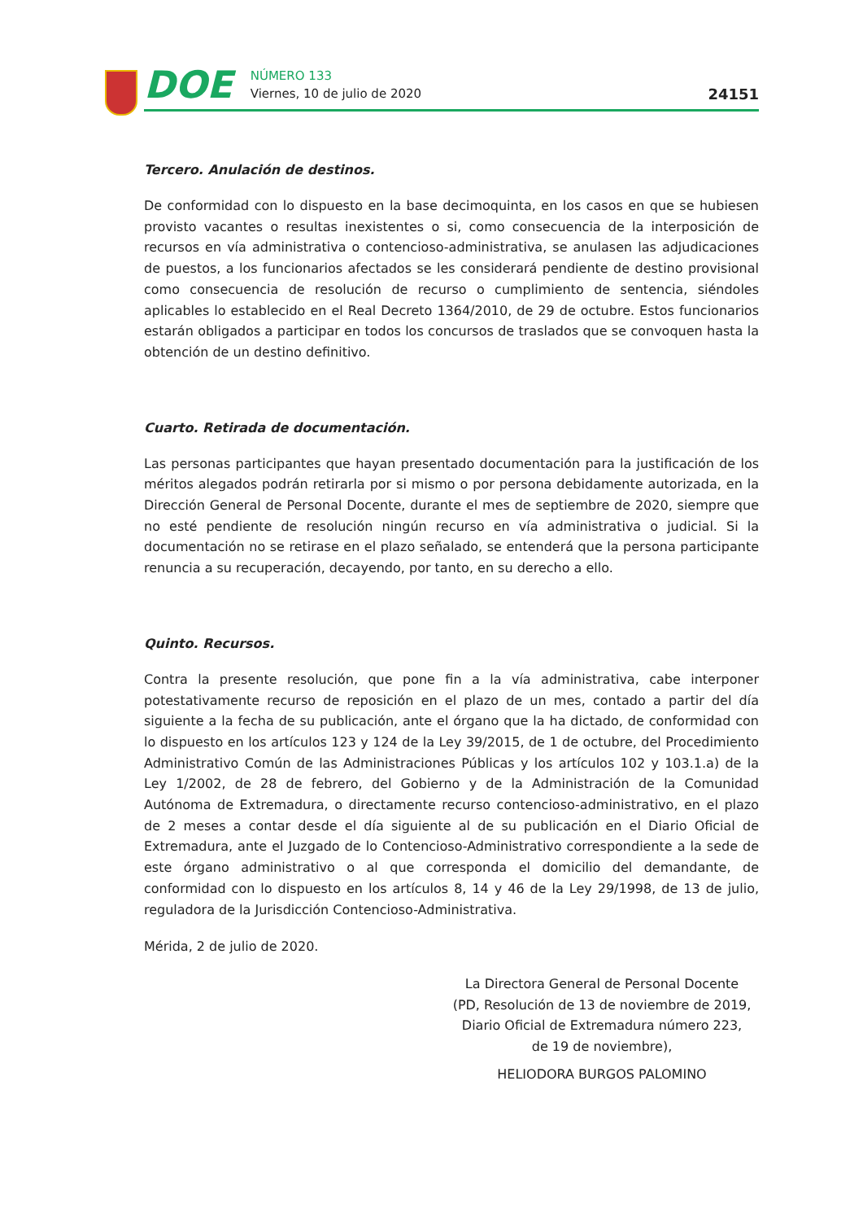DOE
NÚMERO 133
Viernes, 10 de julio de 2020
24151
Tercero. Anulación de destinos.
De conformidad con lo dispuesto en la base decimoquinta, en los casos en que se hubiesen provisto vacantes o resultas inexistentes o si, como consecuencia de la interposición de recursos en vía administrativa o contencioso-administrativa, se anulasen las adjudicaciones de puestos, a los funcionarios afectados se les considerará pendiente de destino provisional como consecuencia de resolución de recurso o cumplimiento de sentencia, siéndoles aplicables lo establecido en el Real Decreto 1364/2010, de 29 de octubre. Estos funcionarios estarán obligados a participar en todos los concursos de traslados que se convoquen hasta la obtención de un destino definitivo.
Cuarto. Retirada de documentación.
Las personas participantes que hayan presentado documentación para la justificación de los méritos alegados podrán retirarla por si mismo o por persona debidamente autorizada, en la Dirección General de Personal Docente, durante el mes de septiembre de 2020, siempre que no esté pendiente de resolución ningún recurso en vía administrativa o judicial. Si la documentación no se retirase en el plazo señalado, se entenderá que la persona participante renuncia a su recuperación, decayendo, por tanto, en su derecho a ello.
Quinto. Recursos.
Contra la presente resolución, que pone fin a la vía administrativa, cabe interponer potestativamente recurso de reposición en el plazo de un mes, contado a partir del día siguiente a la fecha de su publicación, ante el órgano que la ha dictado, de conformidad con lo dispuesto en los artículos 123 y 124 de la Ley 39/2015, de 1 de octubre, del Procedimiento Administrativo Común de las Administraciones Públicas y los artículos 102 y 103.1.a) de la Ley 1/2002, de 28 de febrero, del Gobierno y de la Administración de la Comunidad Autónoma de Extremadura, o directamente recurso contencioso-administrativo, en el plazo de 2 meses a contar desde el día siguiente al de su publicación en el Diario Oficial de Extremadura, ante el Juzgado de lo Contencioso-Administrativo correspondiente a la sede de este órgano administrativo o al que corresponda el domicilio del demandante, de conformidad con lo dispuesto en los artículos 8, 14 y 46 de la Ley 29/1998, de 13 de julio, reguladora de la Jurisdicción Contencioso-Administrativa.
Mérida, 2 de julio de 2020.
La Directora General de Personal Docente
(PD, Resolución de 13 de noviembre de 2019,
Diario Oficial de Extremadura número 223,
de 19 de noviembre),
HELIODORA BURGOS PALOMINO